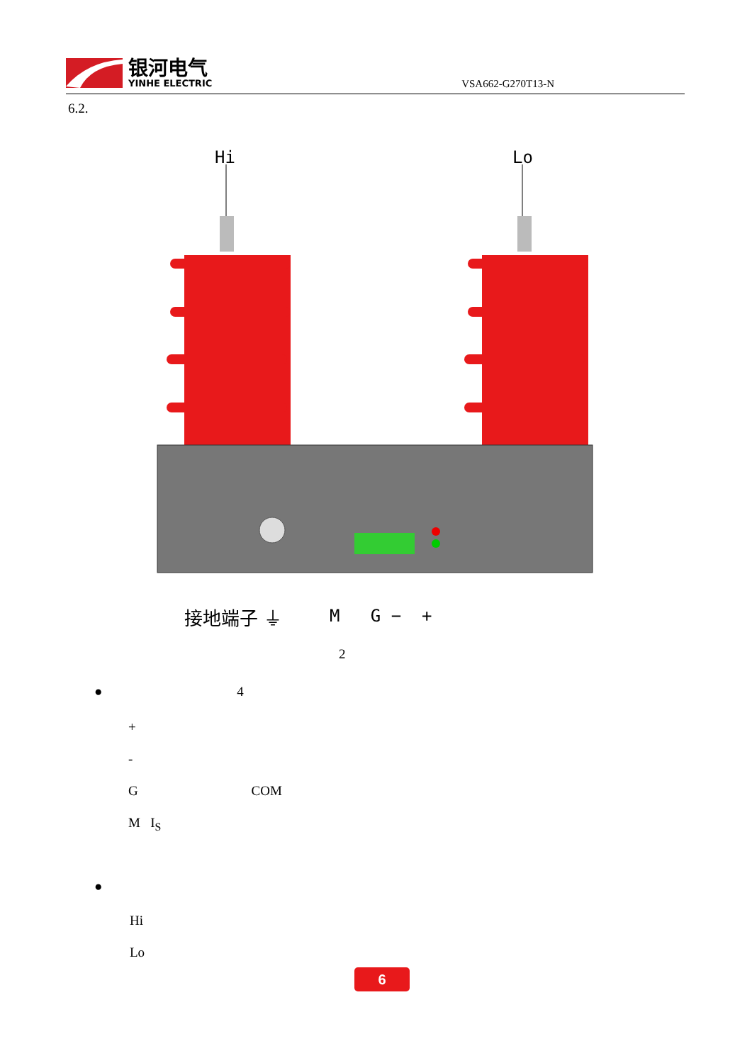银河电气
YINHE ELECTRIC
VSA662-G270T13-N
6.2.
Hi
Lo
接地端子 ⏚ M G − +
2
● 4
+
-
G COM
M I<sub>S</sub>
●
Hi
Lo
6